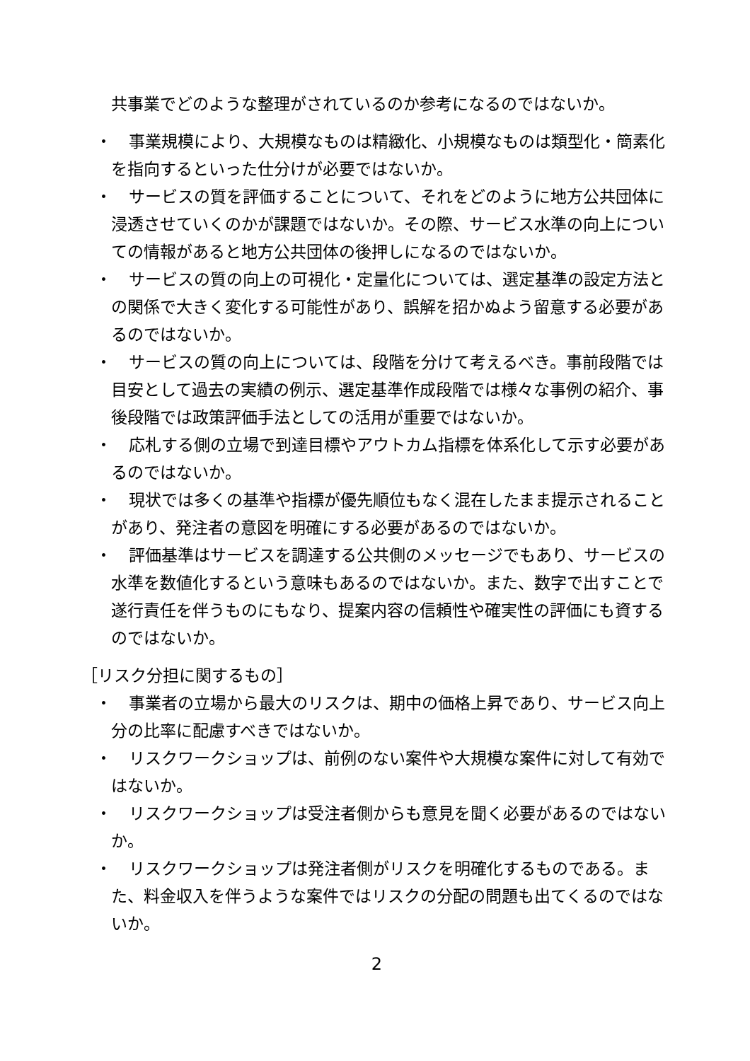共事業でどのような整理がされているのか参考になるのではないか。
・
事業規模により、大規模なものは精緻化、小規模なものは類型化・簡素化を指向するといった仕分けが必要ではないか。
・
サービスの質を評価することについて、それをどのように地方公共団体に浸透させていくのかが課題ではないか。その際、サービス水準の向上についての情報があると地方公共団体の後押しになるのではないか。
・
サービスの質の向上の可視化・定量化については、選定基準の設定方法との関係で大きく変化する可能性があり、誤解を招かぬよう留意する必要があるのではないか。
・
サービスの質の向上については、段階を分けて考えるべき。事前段階では目安として過去の実績の例示、選定基準作成段階では様々な事例の紹介、事後段階では政策評価手法としての活用が重要ではないか。
・
応札する側の立場で到達目標やアウトカム指標を体系化して示す必要があるのではないか。
・
現状では多くの基準や指標が優先順位もなく混在したまま提示されることがあり、発注者の意図を明確にする必要があるのではないか。
・
評価基準はサービスを調達する公共側のメッセージでもあり、サービスの水準を数値化するという意味もあるのではないか。また、数字で出すことで遂行責任を伴うものにもなり、提案内容の信頼性や確実性の評価にも資するのではないか。
［リスク分担に関するもの］
・
事業者の立場から最大のリスクは、期中の価格上昇であり、サービス向上分の比率に配慮すべきではないか。
・
リスクワークショップは、前例のない案件や大規模な案件に対して有効ではないか。
・
リスクワークショップは受注者側からも意見を聞く必要があるのではないか。
・
リスクワークショップは発注者側がリスクを明確化するものである。また、料金収入を伴うような案件ではリスクの分配の問題も出てくるのではないか。
2